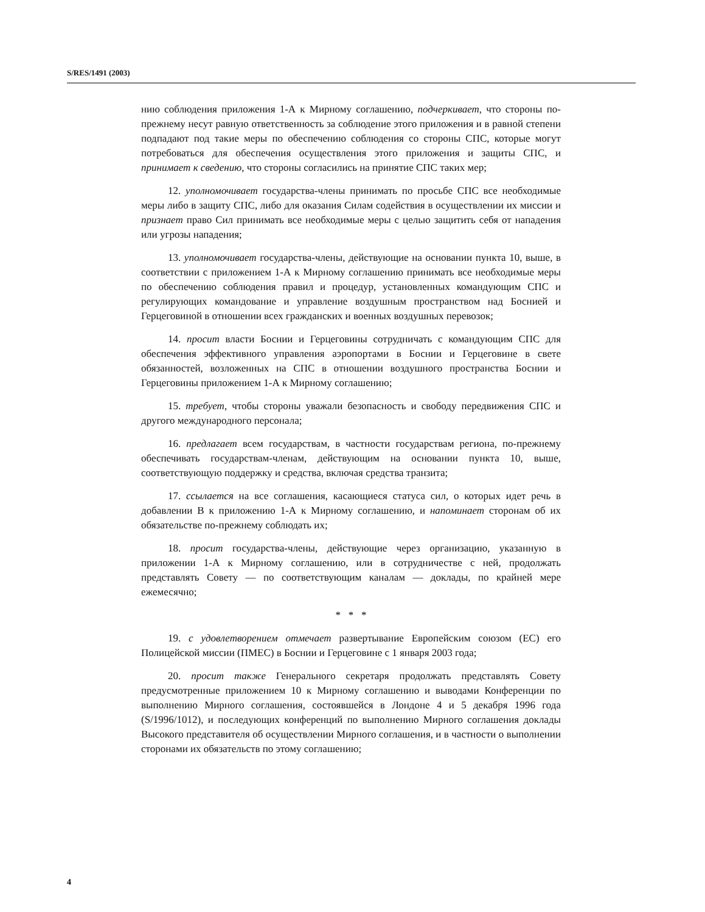S/RES/1491 (2003)
нию соблюдения приложения 1-А к Мирному соглашению, подчеркивает, что стороны по-прежнему несут равную ответственность за соблюдение этого приложения и в равной степени подпадают под такие меры по обеспечению соблюдения со стороны СПС, которые могут потребоваться для обеспечения осуществления этого приложения и защиты СПС, и принимает к сведению, что стороны согласились на принятие СПС таких мер;
12. уполномочивает государства-члены принимать по просьбе СПС все необходимые меры либо в защиту СПС, либо для оказания Силам содействия в осуществлении их миссии и признает право Сил принимать все необходимые меры с целью защитить себя от нападения или угрозы нападения;
13. уполномочивает государства-члены, действующие на основании пункта 10, выше, в соответствии с приложением 1-А к Мирному соглашению принимать все необходимые меры по обеспечению соблюдения правил и процедур, установленных командующим СПС и регулирующих командование и управление воздушным пространством над Боснией и Герцеговиной в отношении всех гражданских и военных воздушных перевозок;
14. просит власти Боснии и Герцеговины сотрудничать с командующим СПС для обеспечения эффективного управления аэропортами в Боснии и Герцеговине в свете обязанностей, возложенных на СПС в отношении воздушного пространства Боснии и Герцеговины приложением 1-А к Мирному соглашению;
15. требует, чтобы стороны уважали безопасность и свободу передвижения СПС и другого международного персонала;
16. предлагает всем государствам, в частности государствам региона, по-прежнему обеспечивать государствам-членам, действующим на основании пункта 10, выше, соответствующую поддержку и средства, включая средства транзита;
17. ссылается на все соглашения, касающиеся статуса сил, о которых идет речь в добавлении B к приложению 1-А к Мирному соглашению, и напоминает сторонам об их обязательстве по-прежнему соблюдать их;
18. просит государства-члены, действующие через организацию, указанную в приложении 1-А к Мирному соглашению, или в сотрудничестве с ней, продолжать представлять Совету — по соответствующим каналам — доклады, по крайней мере ежемесячно;
* * *
19. с удовлетворением отмечает развертывание Европейским союзом (ЕС) его Полицейской миссии (ПМЕС) в Боснии и Герцеговине с 1 января 2003 года;
20. просит также Генерального секретаря продолжать представлять Совету предусмотренные приложением 10 к Мирному соглашению и выводами Конференции по выполнению Мирного соглашения, состоявшейся в Лондоне 4 и 5 декабря 1996 года (S/1996/1012), и последующих конференций по выполнению Мирного соглашения доклады Высокого представителя об осуществлении Мирного соглашения, и в частности о выполнении сторонами их обязательств по этому соглашению;
4